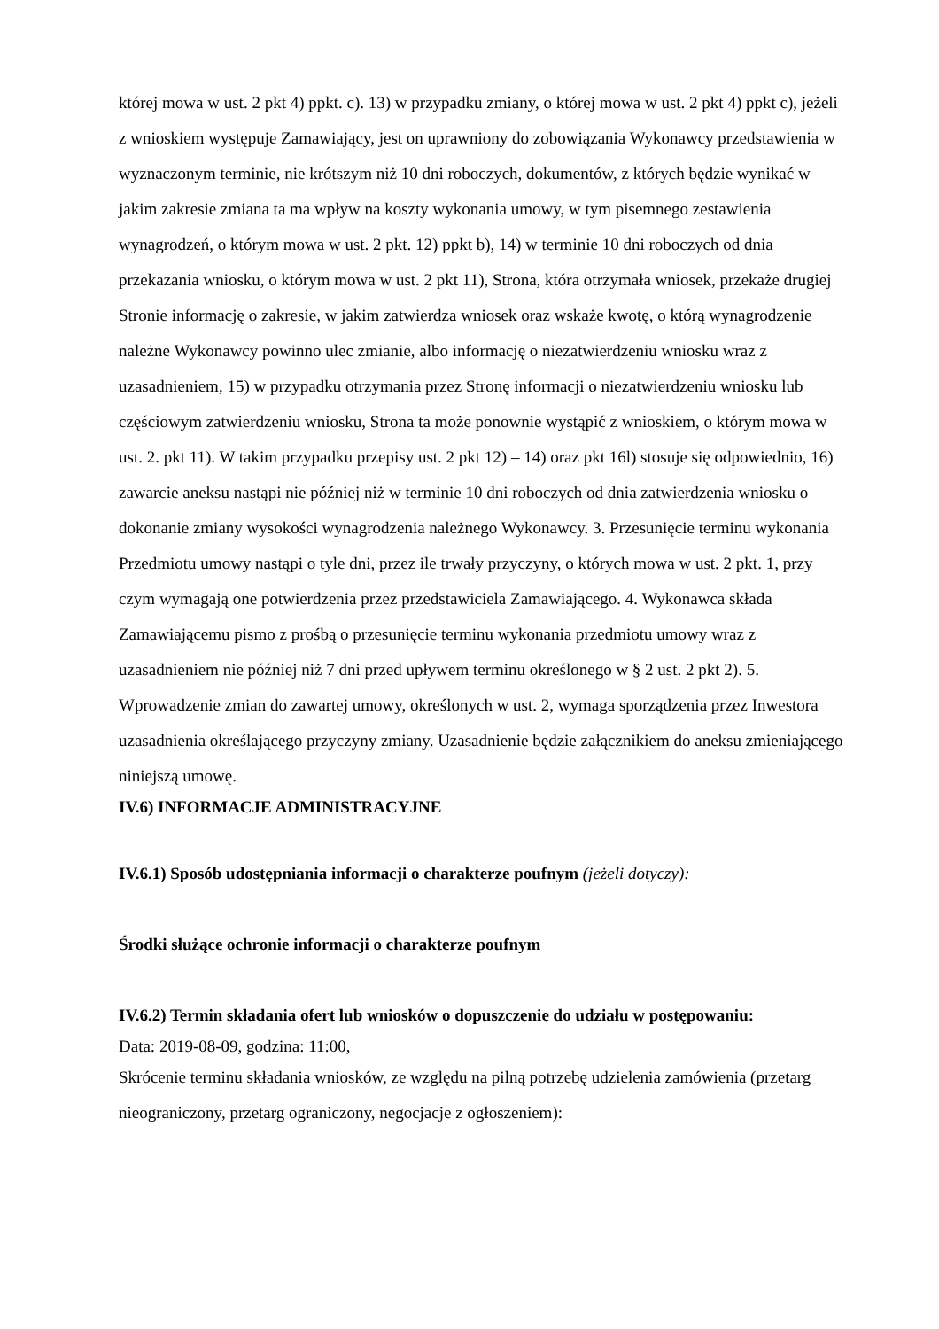której mowa w ust. 2 pkt 4) ppkt. c). 13) w przypadku zmiany, o której mowa w ust. 2 pkt 4) ppkt c), jeżeli z wnioskiem występuje Zamawiający, jest on uprawniony do zobowiązania Wykonawcy przedstawienia w wyznaczonym terminie, nie krótszym niż 10 dni roboczych, dokumentów, z których będzie wynikać w jakim zakresie zmiana ta ma wpływ na koszty wykonania umowy, w tym pisemnego zestawienia wynagrodzeń, o którym mowa w ust. 2 pkt. 12) ppkt b), 14) w terminie 10 dni roboczych od dnia przekazania wniosku, o którym mowa w ust. 2 pkt 11), Strona, która otrzymała wniosek, przekaże drugiej Stronie informację o zakresie, w jakim zatwierdza wniosek oraz wskaże kwotę, o którą wynagrodzenie należne Wykonawcy powinno ulec zmianie, albo informację o niezatwierdzeniu wniosku wraz z uzasadnieniem, 15) w przypadku otrzymania przez Stronę informacji o niezatwierdzeniu wniosku lub częściowym zatwierdzeniu wniosku, Strona ta może ponownie wystąpić z wnioskiem, o którym mowa w ust. 2. pkt 11). W takim przypadku przepisy ust. 2 pkt 12) – 14) oraz pkt 16l) stosuje się odpowiednio, 16) zawarcie aneksu nastąpi nie później niż w terminie 10 dni roboczych od dnia zatwierdzenia wniosku o dokonanie zmiany wysokości wynagrodzenia należnego Wykonawcy. 3. Przesunięcie terminu wykonania Przedmiotu umowy nastąpi o tyle dni, przez ile trwały przyczyny, o których mowa w ust. 2 pkt. 1, przy czym wymagają one potwierdzenia przez przedstawiciela Zamawiającego. 4. Wykonawca składa Zamawiającemu pismo z prośbą o przesunięcie terminu wykonania przedmiotu umowy wraz z uzasadnieniem nie później niż 7 dni przed upływem terminu określonego w § 2 ust. 2 pkt 2). 5. Wprowadzenie zmian do zawartej umowy, określonych w ust. 2, wymaga sporządzenia przez Inwestora uzasadnienia określającego przyczyny zmiany. Uzasadnienie będzie załącznikiem do aneksu zmieniającego niniejszą umowę.
IV.6) INFORMACJE ADMINISTRACYJNE
IV.6.1) Sposób udostępniania informacji o charakterze poufnym (jeżeli dotyczy):
Środki służące ochronie informacji o charakterze poufnym
IV.6.2) Termin składania ofert lub wniosków o dopuszczenie do udziału w postępowaniu:
Data: 2019-08-09, godzina: 11:00,
Skrócenie terminu składania wniosków, ze względu na pilną potrzebę udzielenia zamówienia (przetarg nieograniczony, przetarg ograniczony, negocjacje z ogłoszeniem):